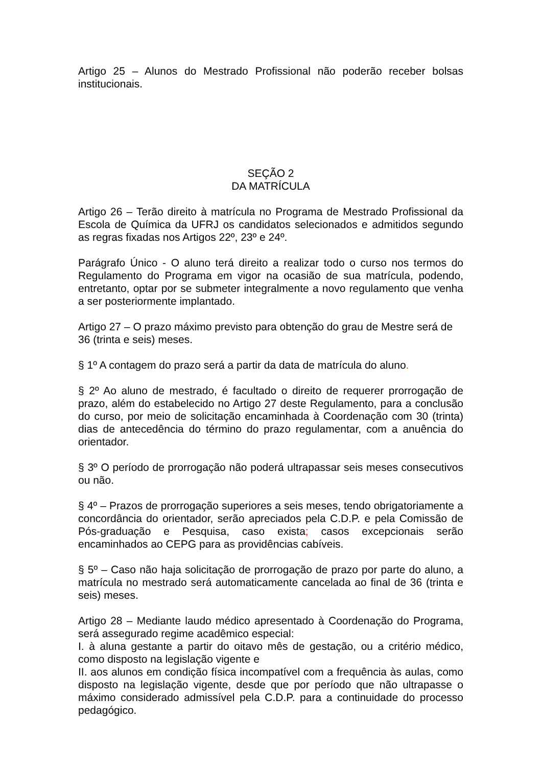Artigo 25 – Alunos do Mestrado Profissional não poderão receber bolsas institucionais.
SEÇÃO 2
DA MATRÍCULA
Artigo 26 – Terão direito à matrícula no Programa de Mestrado Profissional da Escola de Química da UFRJ os candidatos selecionados e admitidos segundo as regras fixadas nos Artigos 22º, 23º e 24º.
Parágrafo Único - O aluno terá direito a realizar todo o curso nos termos do Regulamento do Programa em vigor na ocasião de sua matrícula, podendo, entretanto, optar por se submeter integralmente a novo regulamento que venha a ser posteriormente implantado.
Artigo 27 – O prazo máximo previsto para obtenção do grau de Mestre será de 36 (trinta e seis) meses.
§ 1º A contagem do prazo será a partir da data de matrícula do aluno.
§ 2º Ao aluno de mestrado, é facultado o direito de requerer prorrogação de prazo, além do estabelecido no Artigo 27 deste Regulamento, para a conclusão do curso, por meio de solicitação encaminhada à Coordenação com 30 (trinta) dias de antecedência do término do prazo regulamentar, com a anuência do orientador.
§ 3º O período de prorrogação não poderá ultrapassar seis meses consecutivos ou não.
§ 4º – Prazos de prorrogação superiores a seis meses, tendo obrigatoriamente a concordância do orientador, serão apreciados pela C.D.P. e pela Comissão de Pós-graduação e Pesquisa, caso exista; casos excepcionais serão encaminhados ao CEPG para as providências cabíveis.
§ 5º – Caso não haja solicitação de prorrogação de prazo por parte do aluno, a matrícula no mestrado será automaticamente cancelada ao final de 36 (trinta e seis) meses.
Artigo 28 – Mediante laudo médico apresentado à Coordenação do Programa, será assegurado regime acadêmico especial:
I. à aluna gestante a partir do oitavo mês de gestação, ou a critério médico, como disposto na legislação vigente e
II. aos alunos em condição física incompatível com a frequência às aulas, como disposto na legislação vigente, desde que por período que não ultrapasse o máximo considerado admissível pela C.D.P. para a continuidade do processo pedagógico.